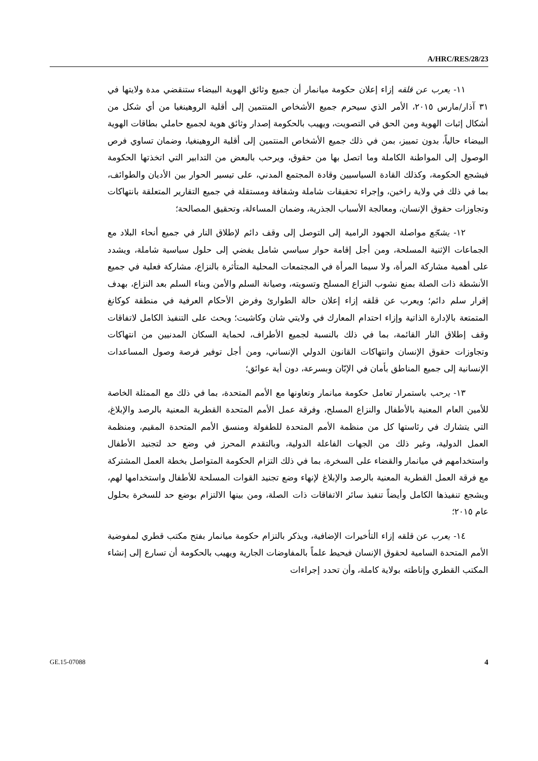A/HRC/RES/28/23
١١- يعرب عن قلقه إزاء إعلان حكومة ميانمار أن جميع وثائق الهوية البيضاء ستنقضي مدة ولايتها في ٣١ آذار/مارس ٢٠١٥، الأمر الذي سيحرم جميع الأشخاص المنتمين إلى أقلية الروهينغيا من أي شكل من أشكال إثبات الهوية ومن الحق في التصويت، ويهيب بالحكومة إصدار وثائق هوية لجميع حاملي بطاقات الهوية البيضاء حالياً، بدون تمييز، بمن في ذلك جميع الأشخاص المنتمين إلى أقلية الروهينغيا، وضمان تساوي فرص الوصول إلى المواطنة الكاملة وما اتصل بها من حقوق، ويرحب بالبعض من التدابير التي اتخذتها الحكومة فيشجع الحكومة، وكذلك القادة السياسيين وقادة المجتمع المدني، على تيسير الحوار بين الأديان والطوائف، بما في ذلك في ولاية راخين، وإجراء تحقيقات شاملة وشفافة ومستقلة في جميع التقارير المتعلقة بانتهاكات وتجاوزات حقوق الإنسان، ومعالجة الأسباب الجذرية، وضمان المساءلة، وتحقيق المصالحة؛
١٢- يشجّع مواصلة الجهود الرامية إلى التوصل إلى وقف دائم لإطلاق النار في جميع أنحاء البلاد مع الجماعات الإثنية المسلحة، ومن أجل إقامة حوار سياسي شامل يفضي إلى حلول سياسية شاملة، ويشدد على أهمية مشاركة المرأة، ولا سيما المرأة في المجتمعات المحلية المتأثرة بالنزاع، مشاركة فعلية في جميع الأنشطة ذات الصلة بمنع نشوب النزاع المسلح وتسويته، وصيانة السلم والأمن وبناء السلم بعد النزاع، بهدف إقرار سلم دائم؛ ويعرب عن قلقه إزاء إعلان حالة الطوارئ وفرض الأحكام العرفية في منطقة كوكانغ المتمتعة بالإدارة الذاتية وإزاء احتدام المعارك في ولايتي شان وكاشيت؛ ويحث على التنفيذ الكامل لاتفاقات وقف إطلاق النار القائمة، بما في ذلك بالنسبة لجميع الأطراف، لحماية السكان المدنيين من انتهاكات وتجاوزات حقوق الإنسان وانتهاكات القانون الدولي الإنساني، ومن أجل توفير فرصة وصول المساعدات الإنسانية إلى جميع المناطق بأمان في الإبّان وبسرعة، دون أية عوائق؛
١٣- يرحب باستمرار تعامل حكومة ميانمار وتعاونها مع الأمم المتحدة، بما في ذلك مع الممثلة الخاصة للأمين العام المعنية بالأطفال والنزاع المسلح، وفرقة عمل الأمم المتحدة القطرية المعنية بالرصد والإبلاغ، التي يتشارك في رئاستها كل من منظمة الأمم المتحدة للطفولة ومنسق الأمم المتحدة المقيم، ومنظمة العمل الدولية، وغير ذلك من الجهات الفاعلة الدولية، وبالتقدم المحرز في وضع حد لتجنيد الأطفال واستخدامهم في ميانمار والقضاء على السخرة، بما في ذلك التزام الحكومة المتواصل بخطة العمل المشتركة مع فرقة العمل القطرية المعنية بالرصد والإبلاغ لإنهاء وضع تجنيد القوات المسلحة للأطفال واستخدامها لهم، ويشجع تنفيذها الكامل وأيضاً تنفيذ سائر الاتفاقات ذات الصلة، ومن بينها الالتزام بوضع حد للسخرة بحلول عام ٢٠١٥؛
١٤- يعرب عن قلقه إزاء التأخيرات الإضافية، ويذكر بالتزام حكومة ميانمار بفتح مكتب قطري لمفوضية الأمم المتحدة السامية لحقوق الإنسان فيحيط علماً بالمفاوضات الجارية ويهيب بالحكومة أن تسارع إلى إنشاء المكتب القطري وإناطته بولاية كاملة، وأن تحدد إجراءات
GE.15-07088 4